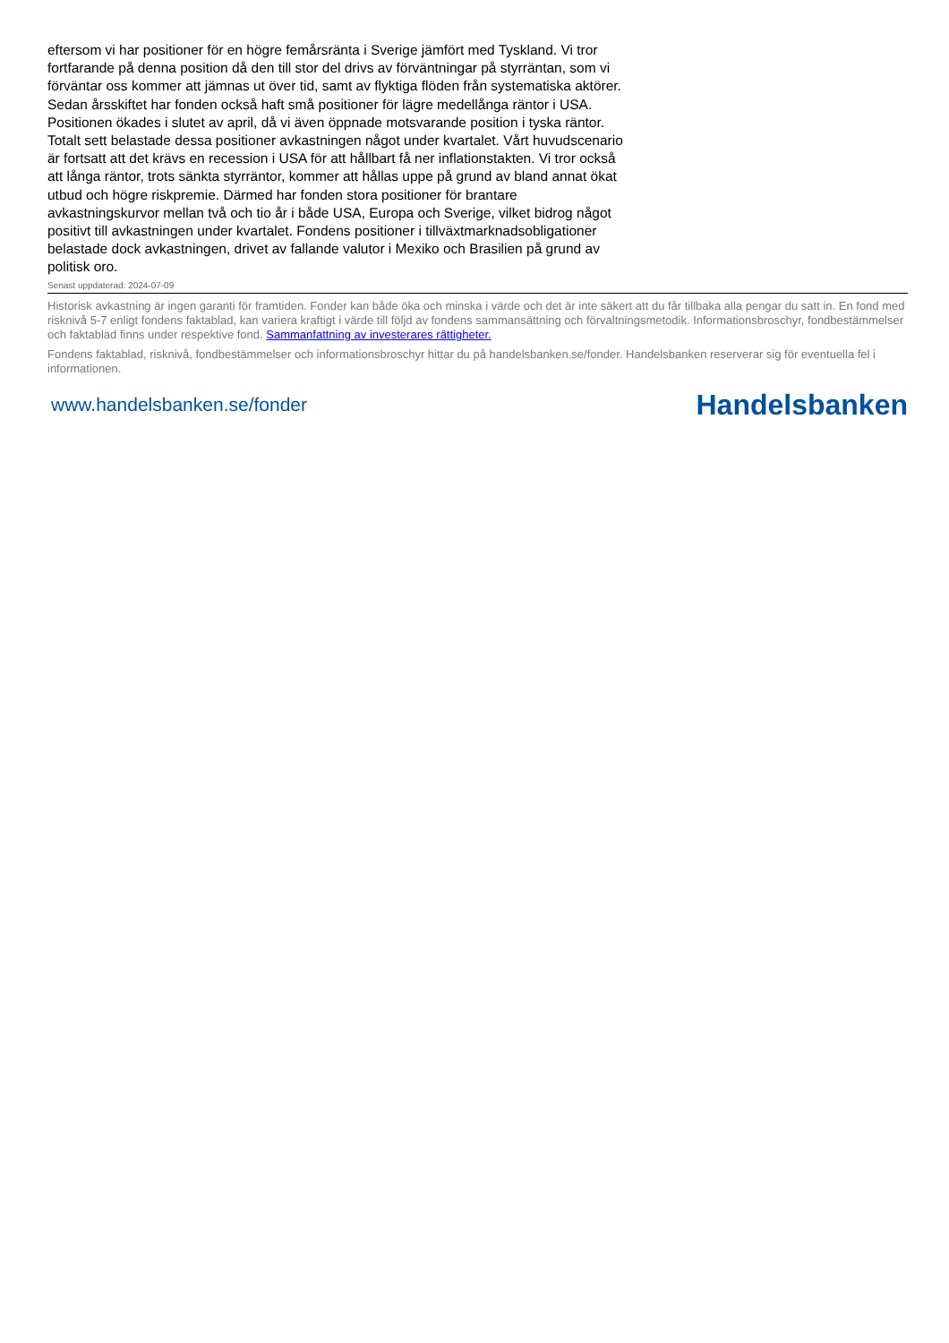eftersom vi har positioner för en högre femårsränta i Sverige jämfört med Tyskland. Vi tror fortfarande på denna position då den till stor del drivs av förväntningar på styrräntan, som vi förväntar oss kommer att jämnas ut över tid, samt av flyktiga flöden från systematiska aktörer. Sedan årsskiftet har fonden också haft små positioner för lägre medellånga räntor i USA. Positionen ökades i slutet av april, då vi även öppnade motsvarande position i tyska räntor. Totalt sett belastade dessa positioner avkastningen något under kvartalet. Vårt huvudscenario är fortsatt att det krävs en recession i USA för att hållbart få ner inflationstakten. Vi tror också att långa räntor, trots sänkta styrräntor, kommer att hållas uppe på grund av bland annat ökat utbud och högre riskpremie. Därmed har fonden stora positioner för brantare avkastningskurvor mellan två och tio år i både USA, Europa och Sverige, vilket bidrog något positivt till avkastningen under kvartalet. Fondens positioner i tillväxtmarknadsobligationer belastade dock avkastningen, drivet av fallande valutor i Mexiko och Brasilien på grund av politisk oro.
Senast uppdaterad: 2024-07-09
Historisk avkastning är ingen garanti för framtiden. Fonder kan både öka och minska i värde och det är inte säkert att du får tillbaka alla pengar du satt in. En fond med risknivå 5-7 enligt fondens faktablad, kan variera kraftigt i värde till följd av fondens sammansättning och förvaltningsmetodik. Informationsbroschyr, fondbestämmelser och faktablad finns under respektive fond. Sammanfattning av investerares rättigheter.
Fondens faktablad, risknivå, fondbestämmelser och informationsbroschyr hittar du på handelsbanken.se/fonder. Handelsbanken reserverar sig för eventuella fel i informationen.
www.handelsbanken.se/fonder Handelsbanken